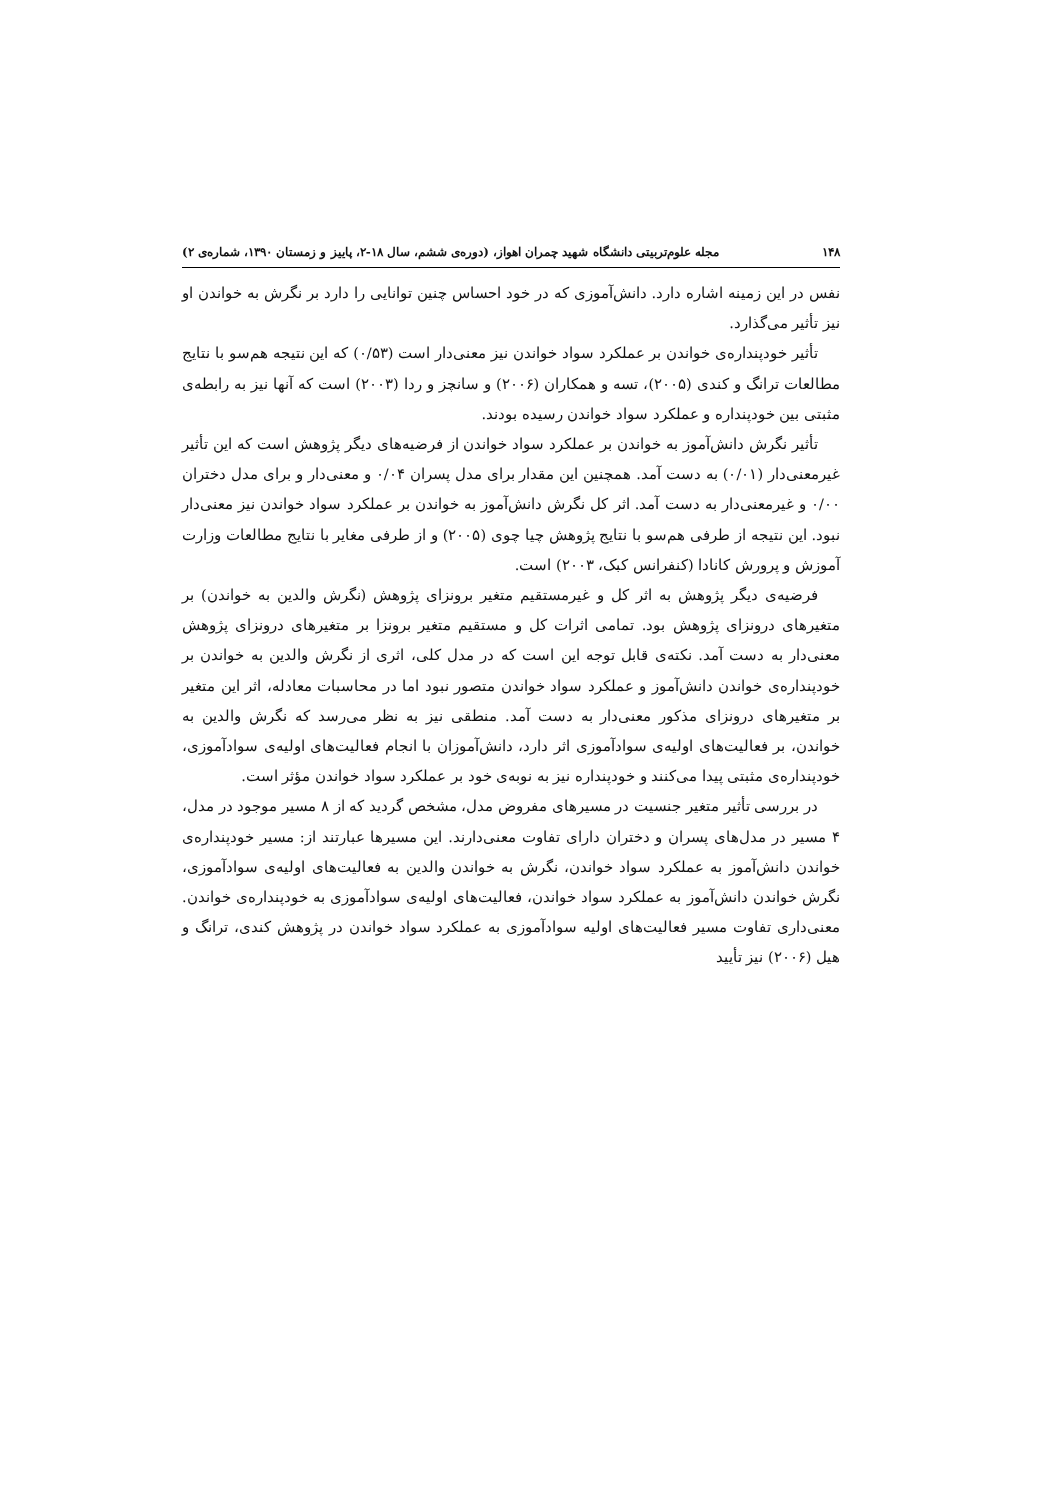۱۴۸ مجله علوم‌تربیتی دانشگاه شهید چمران اهواز، (دوره‌ی ششم، سال ۱۸-۲، پاییز و زمستان ۱۳۹۰، شماره‌ی ۲)
نفس در این زمینه اشاره دارد. دانش‌آموزی که در خود احساس چنین توانایی را دارد بر نگرش به خواندن او نیز تأثیر می‌گذارد.
تأثیر خودپنداره‌ی خواندن بر عملکرد سواد خواندن نیز معنی‌دار است (۰/۵۳) که این نتیجه هم‌سو با نتایج مطالعات ترانگ و کندی (۲۰۰۵)، تسه و همکاران (۲۰۰۶) و سانچز و ردا (۲۰۰۳) است که آنها نیز به رابطه‌ی مثبتی بین خودپنداره و عملکرد سواد خواندن رسیده بودند.
تأثیر نگرش دانش‌آموز به خواندن بر عملکرد سواد خواندن از فرضیه‌های دیگر پژوهش است که این تأثیر غیرمعنی‌دار (۰/۰۱) به دست آمد. همچنین این مقدار برای مدل پسران ۰/۰۴ و معنی‌دار و برای مدل دختران ۰/۰۰ و غیرمعنی‌دار به دست آمد. اثر کل نگرش دانش‌آموز به خواندن بر عملکرد سواد خواندن نیز معنی‌دار نبود. این نتیجه از طرفی هم‌سو با نتایج پژوهش چیا چوی (۲۰۰۵) و از طرفی مغایر با نتایج مطالعات وزارت آموزش و پرورش کانادا (کنفرانس کبک، ۲۰۰۳) است.
فرضیه‌ی دیگر پژوهش به اثر کل و غیرمستقیم متغیر برونزای پژوهش (نگرش والدین به خواندن) بر متغیرهای درونزای پژوهش بود. تمامی اثرات کل و مستقیم متغیر برونزا بر متغیرهای درونزای پژوهش معنی‌دار به دست آمد. نکته‌ی قابل توجه این است که در مدل کلی، اثری از نگرش والدین به خواندن بر خودپنداره‌ی خواندن دانش‌آموز و عملکرد سواد خواندن متصور نبود اما در محاسبات معادله، اثر این متغیر بر متغیرهای درونزای مذکور معنی‌دار به دست آمد. منطقی نیز به نظر می‌رسد که نگرش والدین به خواندن، بر فعالیت‌های اولیه‌ی سوادآموزی اثر دارد، دانش‌آموزان با انجام فعالیت‌های اولیه‌ی سوادآموزی، خودپنداره‌ی مثبتی پیدا می‌کنند و خودپنداره نیز به نوبه‌ی خود بر عملکرد سواد خواندن مؤثر است.
در بررسی تأثیر متغیر جنسیت در مسیرهای مفروض مدل، مشخص گردید که از ۸ مسیر موجود در مدل، ۴ مسیر در مدل‌های پسران و دختران دارای تفاوت معنی‌دارند. این مسیرها عبارتند از: مسیر خودپنداره‌ی خواندن دانش‌آموز به عملکرد سواد خواندن، نگرش به خواندن والدین به فعالیت‌های اولیه‌ی سوادآموزی، نگرش خواندن دانش‌آموز به عملکرد سواد خواندن، فعالیت‌های اولیه‌ی سوادآموزی به خودپنداره‌ی خواندن. معنی‌داری تفاوت مسیر فعالیت‌های اولیه سوادآموزی به عملکرد سواد خواندن در پژوهش کندی، ترانگ و هیل (۲۰۰۶) نیز تأیید